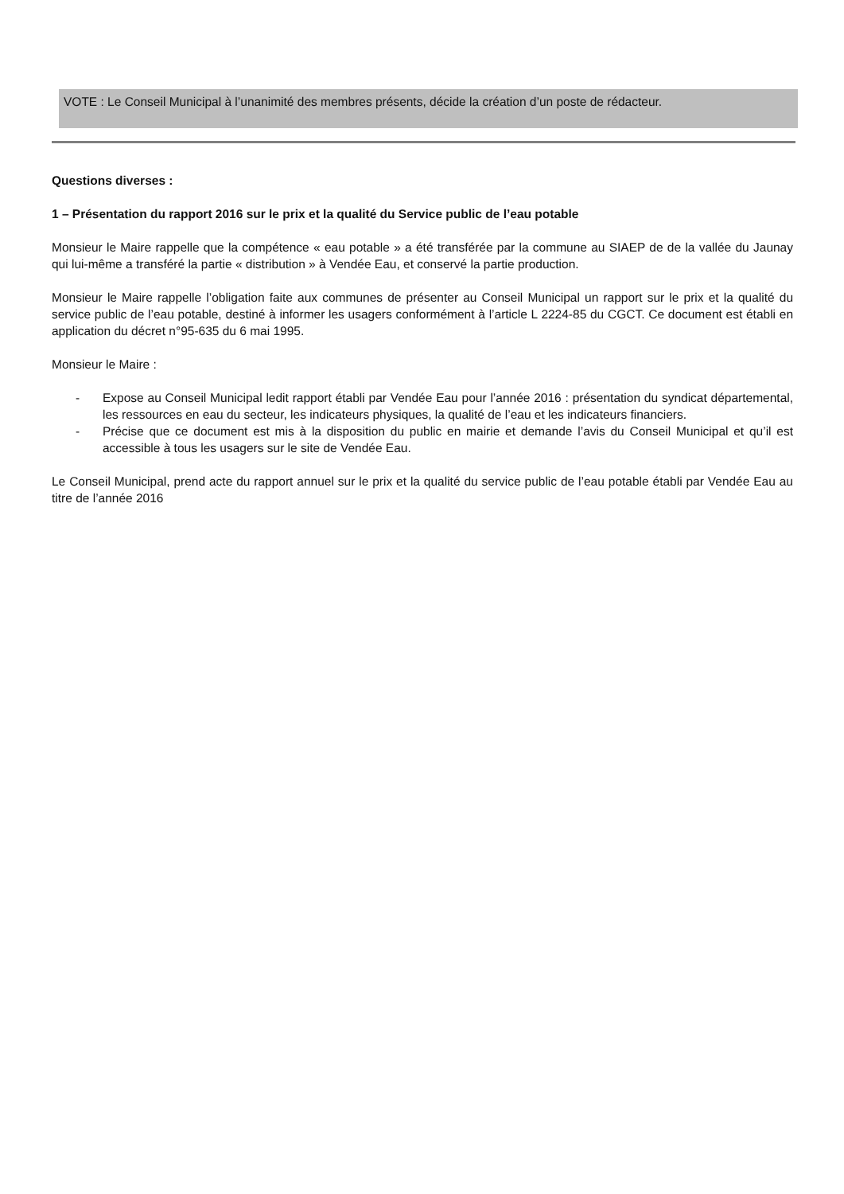VOTE : Le Conseil Municipal à l’unanimité des membres présents, décide la création d’un poste de rédacteur.
Questions diverses :
1 – Présentation du rapport 2016 sur le prix et la qualité du Service public de l’eau potable
Monsieur le Maire rappelle que la compétence « eau potable » a été transférée par la commune au SIAEP de de la vallée du Jaunay qui lui-même a transféré la partie « distribution » à Vendée Eau, et conservé la partie production.
Monsieur le Maire rappelle l’obligation faite aux communes de présenter au Conseil Municipal un rapport sur le prix et la qualité du service public de l’eau potable, destiné à informer les usagers conformément à l’article L 2224-85 du CGCT. Ce document est établi en application du décret n°95-635 du 6 mai 1995.
Monsieur le Maire :
- Expose au Conseil Municipal ledit rapport établi par Vendée Eau pour l’année 2016 : présentation du syndicat départemental, les ressources en eau du secteur, les indicateurs physiques, la qualité de l’eau et les indicateurs financiers.
- Précise que ce document est mis à la disposition du public en mairie et demande l’avis du Conseil Municipal et qu’il est accessible à tous les usagers sur le site de Vendée Eau.
Le Conseil Municipal, prend acte du rapport annuel sur le prix et la qualité du service public de l’eau potable établi par Vendée Eau au titre de l’année 2016